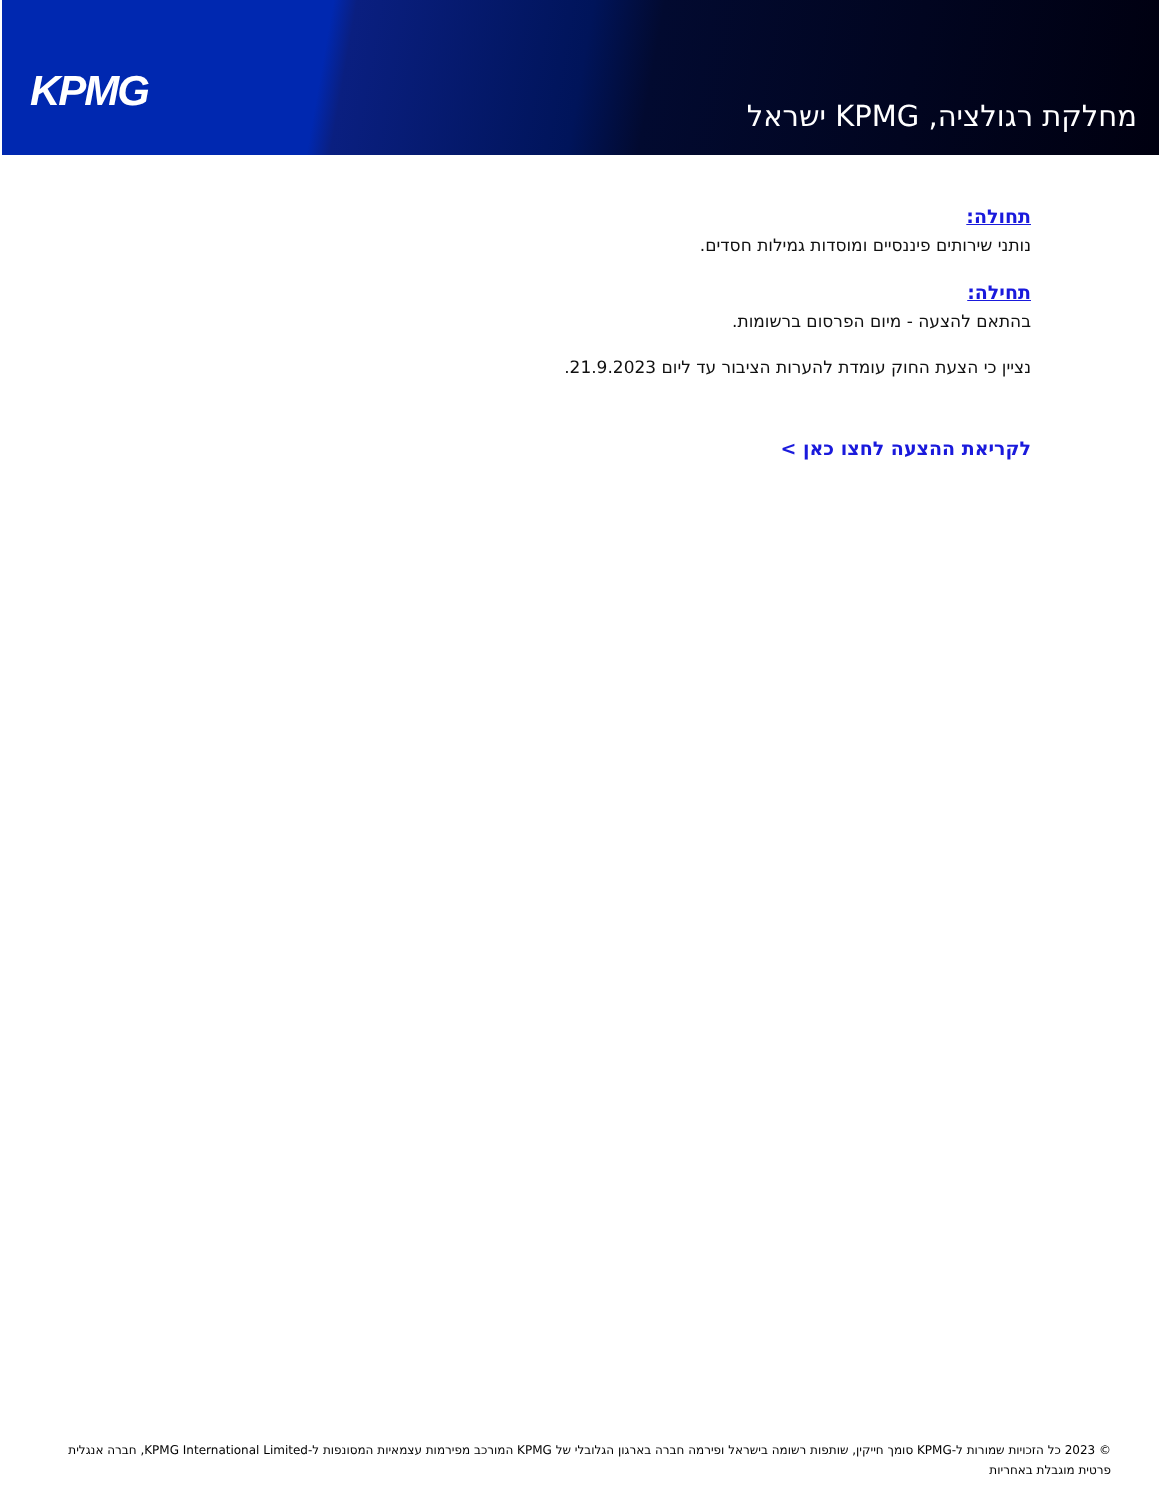KPMG
מחלקת רגולציה, KPMG ישראל
תחולה:
נותני שירותים פיננסיים ומוסדות גמילות חסדים.
תחילה:
בהתאם להצעה - מיום הפרסום ברשומות.
נציין כי הצעת החוק עומדת להערות הציבור עד ליום 21.9.2023.
לקריאת ההצעה לחצו כאן >
© 2023 כל הזכויות שמורות ל-KPMG סומך חייקין, שותפות רשומה בישראל ופירמה חברה בארגון הגלובלי של KPMG המורכב מפירמות עצמאיות המסונפות ל-KPMG International Limited, חברה אנגלית פרטית מוגבלת באחריות